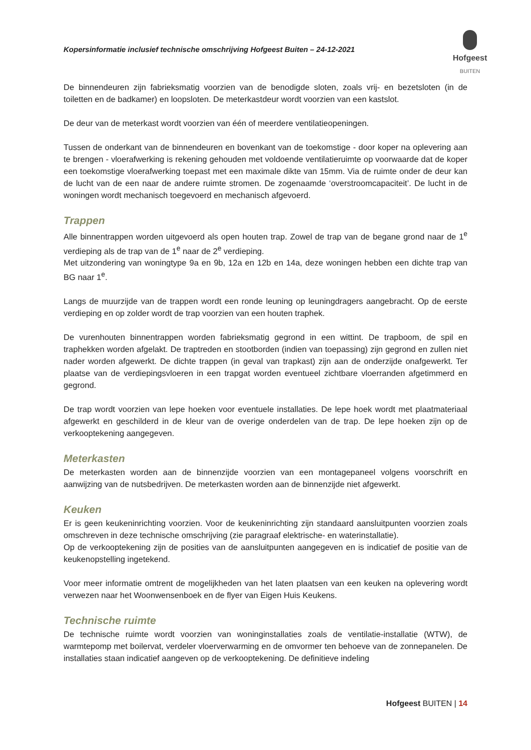Kopersinformatie inclusief technische omschrijving Hofgeest Buiten – 24-12-2021
Hofgeest
BUITEN
De binnendeuren zijn fabrieksmatig voorzien van de benodigde sloten, zoals vrij- en bezetsloten (in de toiletten en de badkamer) en loopsloten. De meterkastdeur wordt voorzien van een kastslot.
De deur van de meterkast wordt voorzien van één of meerdere ventilatieopeningen.
Tussen de onderkant van de binnendeuren en bovenkant van de toekomstige - door koper na oplevering aan te brengen - vloerafwerking is rekening gehouden met voldoende ventilatieruimte op voorwaarde dat de koper een toekomstige vloerafwerking toepast met een maximale dikte van 15mm. Via de ruimte onder de deur kan de lucht van de een naar de andere ruimte stromen. De zogenaamde ‘overstroomcapaciteit’. De lucht in de woningen wordt mechanisch toegevoerd en mechanisch afgevoerd.
Trappen
Alle binnentrappen worden uitgevoerd als open houten trap. Zowel de trap van de begane grond naar de 1<sup>e</sup> verdieping als de trap van de 1<sup>e</sup> naar de 2<sup>e</sup> verdieping.
Met uitzondering van woningtype 9a en 9b, 12a en 12b en 14a, deze woningen hebben een dichte trap van BG naar 1<sup>e</sup>.
Langs de muurzijde van de trappen wordt een ronde leuning op leuningdragers aangebracht. Op de eerste verdieping en op zolder wordt de trap voorzien van een houten traphek.
De vurenhouten binnentrappen worden fabrieksmatig gegrond in een wittint. De trapboom, de spil en traphekken worden afgelakt. De traptreden en stootborden (indien van toepassing) zijn gegrond en zullen niet nader worden afgewerkt. De dichte trappen (in geval van trapkast) zijn aan de onderzijde onafgewerkt. Ter plaatse van de verdiepingsvloeren in een trapgat worden eventueel zichtbare vloerranden afgetimmerd en gegrond.
De trap wordt voorzien van lepe hoeken voor eventuele installaties. De lepe hoek wordt met plaatmateriaal afgewerkt en geschilderd in de kleur van de overige onderdelen van de trap. De lepe hoeken zijn op de verkooptekening aangegeven.
Meterkasten
De meterkasten worden aan de binnenzijde voorzien van een montagepaneel volgens voorschrift en aanwijzing van de nutsbedrijven. De meterkasten worden aan de binnenzijde niet afgewerkt.
Keuken
Er is geen keukeninrichting voorzien. Voor de keukeninrichting zijn standaard aansluitpunten voorzien zoals omschreven in deze technische omschrijving (zie paragraaf elektrische- en waterinstallatie).
Op de verkooptekening zijn de posities van de aansluitpunten aangegeven en is indicatief de positie van de keukenopstelling ingetekend.
Voor meer informatie omtrent de mogelijkheden van het laten plaatsen van een keuken na oplevering wordt verwezen naar het Woonwensenboek en de flyer van Eigen Huis Keukens.
Technische ruimte
De technische ruimte wordt voorzien van woninginstallaties zoals de ventilatie-installatie (WTW), de warmtepomp met boilervat, verdeler vloerverwarming en de omvormer ten behoeve van de zonnepanelen. De installaties staan indicatief aangeven op de verkooptekening. De definitieve indeling
Hofgeest BUITEN | 14